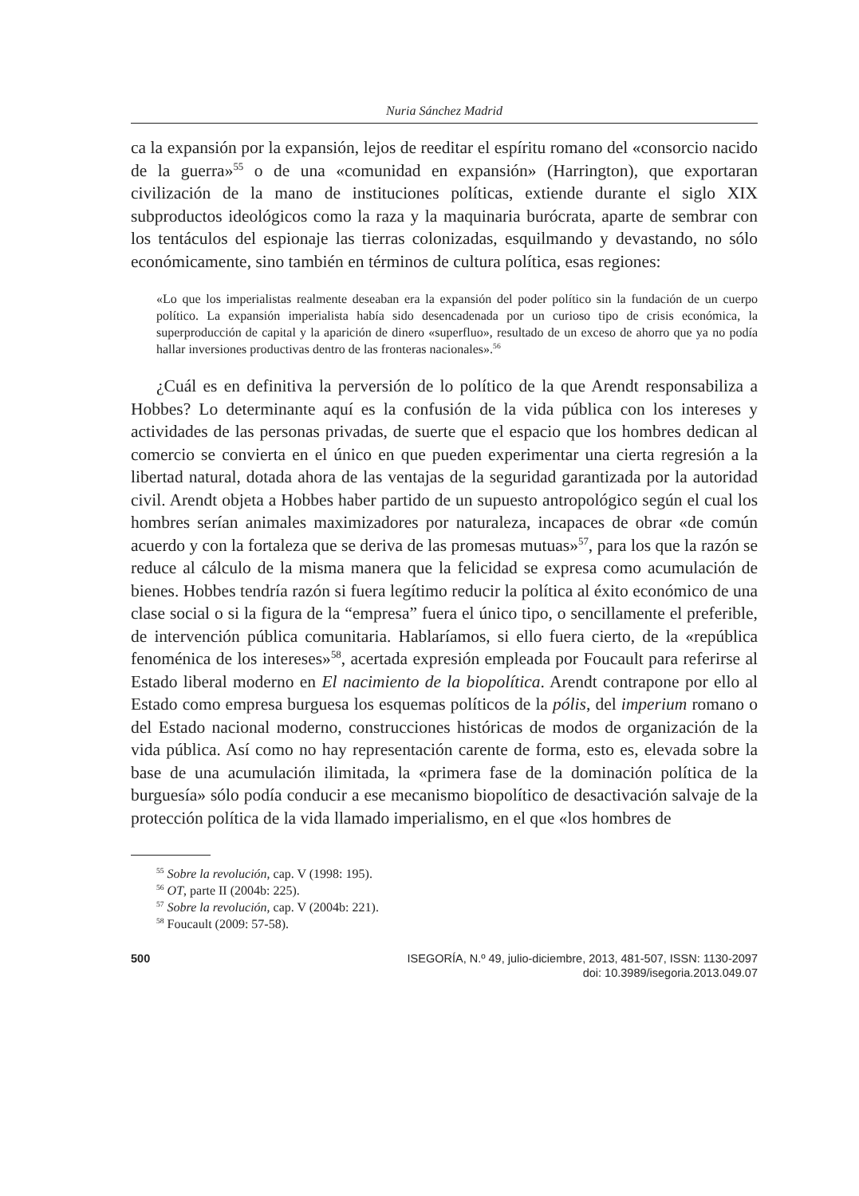Nuria Sánchez Madrid
ca la expansión por la expansión, lejos de reeditar el espíritu romano del «consorcio nacido de la guerra»<sup>55</sup> o de una «comunidad en expansión» (Harrington), que exportaran civilización de la mano de instituciones políticas, extiende durante el siglo XIX subproductos ideológicos como la raza y la maquinaria burócrata, aparte de sembrar con los tentáculos del espionaje las tierras colonizadas, esquilmando y devastando, no sólo económicamente, sino también en términos de cultura política, esas regiones:
«Lo que los imperialistas realmente deseaban era la expansión del poder político sin la fundación de un cuerpo político. La expansión imperialista había sido desencadenada por un curioso tipo de crisis económica, la superproducción de capital y la aparición de dinero «superfluo», resultado de un exceso de ahorro que ya no podía hallar inversiones productivas dentro de las fronteras nacionales».<sup>56</sup>
¿Cuál es en definitiva la perversión de lo político de la que Arendt responsabiliza a Hobbes? Lo determinante aquí es la confusión de la vida pública con los intereses y actividades de las personas privadas, de suerte que el espacio que los hombres dedican al comercio se convierta en el único en que pueden experimentar una cierta regresión a la libertad natural, dotada ahora de las ventajas de la seguridad garantizada por la autoridad civil. Arendt objeta a Hobbes haber partido de un supuesto antropológico según el cual los hombres serían animales maximizadores por naturaleza, incapaces de obrar «de común acuerdo y con la fortaleza que se deriva de las promesas mutuas»<sup>57</sup>, para los que la razón se reduce al cálculo de la misma manera que la felicidad se expresa como acumulación de bienes. Hobbes tendría razón si fuera legítimo reducir la política al éxito económico de una clase social o si la figura de la “empresa” fuera el único tipo, o sencillamente el preferible, de intervención pública comunitaria. Hablaríamos, si ello fuera cierto, de la «república fenoménica de los intereses»<sup>58</sup>, acertada expresión empleada por Foucault para referirse al Estado liberal moderno en El nacimiento de la biopolítica. Arendt contrapone por ello al Estado como empresa burguesa los esquemas políticos de la pólis, del imperium romano o del Estado nacional moderno, construcciones históricas de modos de organización de la vida pública. Así como no hay representación carente de forma, esto es, elevada sobre la base de una acumulación ilimitada, la «primera fase de la dominación política de la burguesía» sólo podía conducir a ese mecanismo biopolítico de desactivación salvaje de la protección política de la vida llamado imperialismo, en el que «los hombres de
<sup>55</sup> Sobre la revolución, cap. V (1998: 195).
<sup>56</sup> OT, parte II (2004b: 225).
<sup>57</sup> Sobre la revolución, cap. V (2004b: 221).
<sup>58</sup> Foucault (2009: 57-58).
500 ISEGORÍA, N.º 49, julio-diciembre, 2013, 481-507, ISSN: 1130-2097
doi: 10.3989/isegoria.2013.049.07